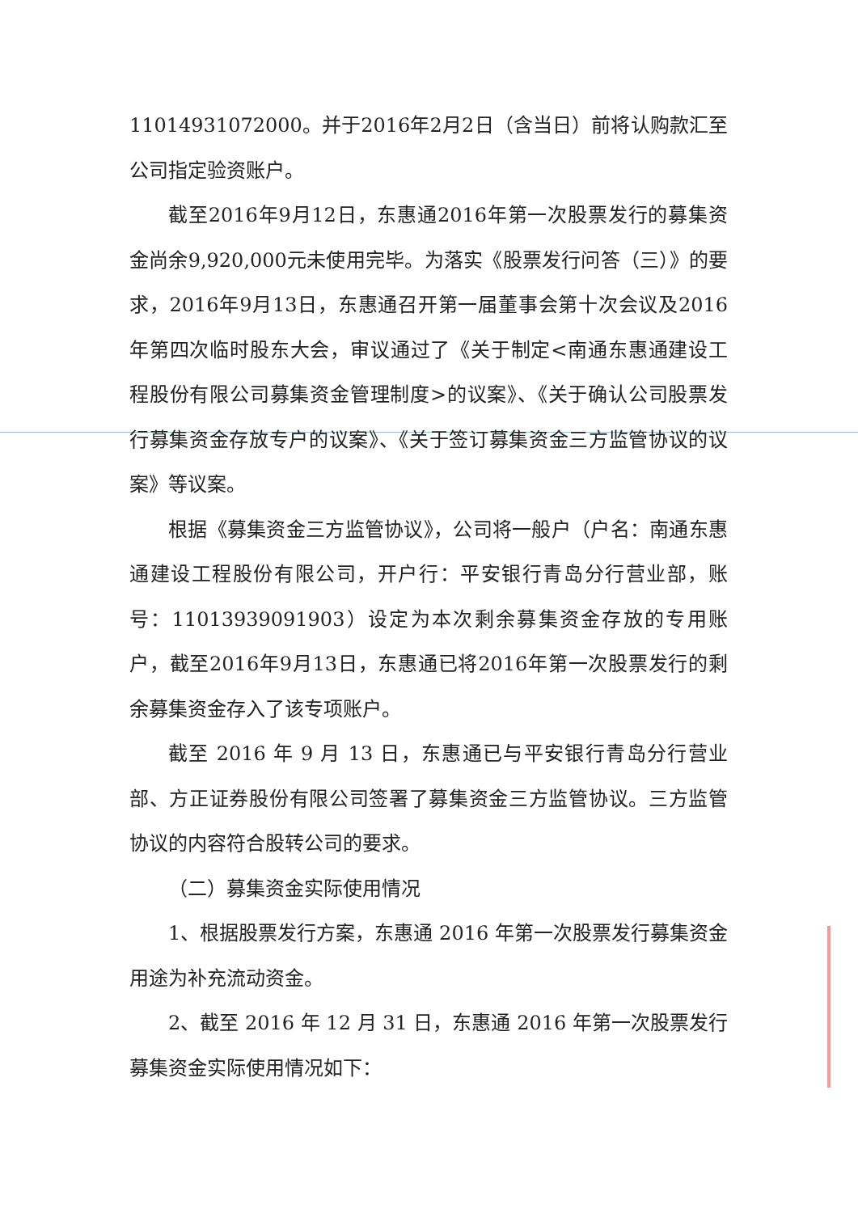11014931072000。并于2016年2月2日（含当日）前将认购款汇至公司指定验资账户。
截至2016年9月12日，东惠通2016年第一次股票发行的募集资金尚余9,920,000元未使用完毕。为落实《股票发行问答（三）》的要求，2016年9月13日，东惠通召开第一届董事会第十次会议及2016年第四次临时股东大会，审议通过了《关于制定<南通东惠通建设工程股份有限公司募集资金管理制度>的议案》、《关于确认公司股票发行募集资金存放专户的议案》、《关于签订募集资金三方监管协议的议案》等议案。
根据《募集资金三方监管协议》，公司将一般户（户名：南通东惠通建设工程股份有限公司，开户行：平安银行青岛分行营业部，账号：11013939091903）设定为本次剩余募集资金存放的专用账户，截至2016年9月13日，东惠通已将2016年第一次股票发行的剩余募集资金存入了该专项账户。
截至 2016 年 9 月 13 日，东惠通已与平安银行青岛分行营业部、方正证券股份有限公司签署了募集资金三方监管协议。三方监管协议的内容符合股转公司的要求。
（二）募集资金实际使用情况
1、根据股票发行方案，东惠通 2016 年第一次股票发行募集资金用途为补充流动资金。
2、截至 2016 年 12 月 31 日，东惠通 2016 年第一次股票发行募集资金实际使用情况如下：